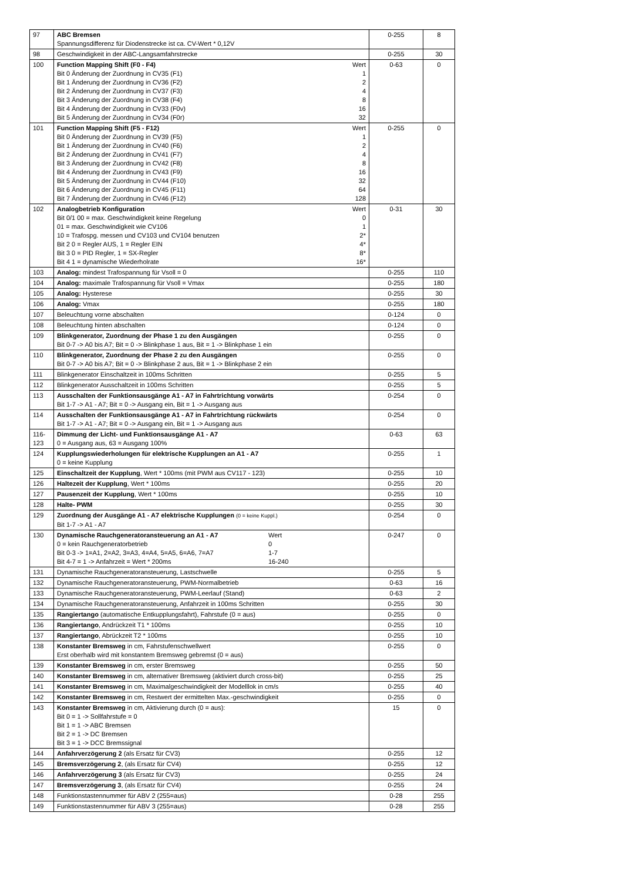| 97 | ABC Bremsen Spannungsdifferenz für Diodenstrecke ist ca. CV-Wert * 0,12V | 0-255 | 8 |
| 98 | Geschwindigkeit in der ABC-Langsamfahrstrecke | 0-255 | 30 |
| 100 | Function Mapping Shift (F0 - F4) Bit 0 Änderung der Zuordnung in CV35 (F1) Bit 1 Änderung der Zuordnung in CV36 (F2) Bit 2 Änderung der Zuordnung in CV37 (F3) Bit 3 Änderung der Zuordnung in CV38 (F4) Bit 4 Änderung der Zuordnung in CV33 (F0v) Bit 5 Änderung der Zuordnung in CV34 (F0r) Wert 1 2 4 8 16 32 | 0-63 | 0 |
| 101 | Function Mapping Shift (F5 - F12) Bit 0 Änderung der Zuordnung in CV39 (F5) Bit 1 Änderung der Zuordnung in CV40 (F6) Bit 2 Änderung der Zuordnung in CV41 (F7) Bit 3 Änderung der Zuordnung in CV42 (F8) Bit 4 Änderung der Zuordnung in CV43 (F9) Bit 5 Änderung der Zuordnung in CV44 (F10) Bit 6 Änderung der Zuordnung in CV45 (F11) Bit 7 Änderung der Zuordnung in CV46 (F12) Wert 1 2 4 8 16 32 64 128 | 0-255 | 0 |
| 102 | Analogbetrieb Konfiguration Bit 0/1 00 = max. Geschwindigkeit keine Regelung 01 = max. Geschwindigkeit wie CV106 10 = Trafospg. messen und CV103 und CV104 benutzen Bit 2 0 = Regler AUS, 1 = Regler EIN Bit 3 0 = PID Regler, 1 = SX-Regler Bit 4 1 = dynamische Wiederholrate Wert 0 1 2* 4* 8* 16* | 0-31 | 30 |
| 103 | Analog: mindest Trafospannung für Vsoll = 0 | 0-255 | 110 |
| 104 | Analog: maximale Trafospannung für Vsoll = Vmax | 0-255 | 180 |
| 105 | Analog: Hysterese | 0-255 | 30 |
| 106 | Analog: Vmax | 0-255 | 180 |
| 107 | Beleuchtung vorne abschalten | 0-124 | 0 |
| 108 | Beleuchtung hinten abschalten | 0-124 | 0 |
| 109 | Blinkgenerator, Zuordnung der Phase 1 zu den Ausgängen Bit 0-7 -> A0 bis A7; Bit = 0 -> Blinkphase 1 aus, Bit = 1 -> Blinkphase 1 ein | 0-255 | 0 |
| 110 | Blinkgenerator, Zuordnung der Phase 2 zu den Ausgängen Bit 0-7 -> A0 bis A7; Bit = 0 -> Blinkphase 2 aus, Bit = 1 -> Blinkphase 2 ein | 0-255 | 0 |
| 111 | Blinkgenerator Einschaltzeit in 100ms Schritten | 0-255 | 5 |
| 112 | Blinkgenerator Ausschaltzeit in 100ms Schritten | 0-255 | 5 |
| 113 | Ausschalten der Funktionsausgänge A1 - A7 in Fahrtrichtung vorwärts Bit 1-7 -> A1 - A7; Bit = 0 -> Ausgang ein, Bit = 1 -> Ausgang aus | 0-254 | 0 |
| 114 | Ausschalten der Funktionsausgänge A1 - A7 in Fahrtrichtung rückwärts Bit 1-7 -> A1 - A7; Bit = 0 -> Ausgang ein, Bit = 1 -> Ausgang aus | 0-254 | 0 |
| 116- 123 | Dimmung der Licht- und Funktionsausgänge A1 - A7 0 = Ausgang aus, 63 = Ausgang 100% | 0-63 | 63 |
| 124 | Kupplungswiederholungen für elektrische Kupplungen an A1 - A7 0 = keine Kupplung | 0-255 | 1 |
| 125 | Einschaltzeit der Kupplung , Wert * 100ms (mit PWM aus CV117 - 123) | 0-255 | 10 |
| 126 | Haltezeit der Kupplung , Wert * 100ms | 0-255 | 20 |
| 127 | Pausenzeit der Kupplung , Wert * 100ms | 0-255 | 10 |
| 128 | Halte- PWM | 0-255 | 30 |
| 129 | Zuordnung der Ausgänge A1 - A7 elektrische Kupplungen (0 = keine Kuppl.) Bit 1-7 -> A1 - A7 | 0-254 | 0 |
| 130 | Dynamische Rauchgeneratoransteuerung an A1 - A7 0 = kein Rauchgeneratorbetrieb Bit 0-3 -> 1=A1, 2=A2, 3=A3, 4=A4, 5=A5, 6=A6, 7=A7 Bit 4-7 = 1 -> Anfahrzeit = Wert * 200ms Wert 0 1-7 16-240 | 0-247 | 0 |
| 131 | Dynamische Rauchgeneratoransteuerung, Lastschwelle | 0-255 | 5 |
| 132 | Dynamische Rauchgeneratoransteuerung, PWM-Normalbetrieb | 0-63 | 16 |
| 133 | Dynamische Rauchgeneratoransteuerung, PWM-Leerlauf (Stand) | 0-63 | 2 |
| 134 | Dynamische Rauchgeneratoransteuerung, Anfahrzeit in 100ms Schritten | 0-255 | 30 |
| 135 | Rangiertango (automatische Entkupplungsfahrt), Fahrstufe (0 = aus) | 0-255 | 0 |
| 136 | Rangiertango , Andrückzeit T1 * 100ms | 0-255 | 10 |
| 137 | Rangiertango , Abrückzeit T2 * 100ms | 0-255 | 10 |
| 138 | Konstanter Bremsweg in cm, Fahrstufenschwellwert Erst oberhalb wird mit konstantem Bremsweg gebremst (0 = aus) | 0-255 | 0 |
| 139 | Konstanter Bremsweg in cm, erster Bremsweg | 0-255 | 50 |
| 140 | Konstanter Bremsweg in cm, alternativer Bremsweg (aktiviert durch cross-bit) | 0-255 | 25 |
| 141 | Konstanter Bremsweg in cm, Maximalgeschwindigkeit der Modelllok in cm/s | 0-255 | 40 |
| 142 | Konstanter Bremsweg in cm, Restwert der ermittelten Max.-geschwindigkeit | 0-255 | 0 |
| 143 | Konstanter Bremsweg in cm, Aktivierung durch (0 = aus): Bit 0 = 1 -> Sollfahrstufe = 0 Bit 1 = 1 -> ABC Bremsen Bit 2 = 1 -> DC Bremsen Bit 3 = 1 -> DCC Bremssignal | 15 | 0 |
| 144 | Anfahrverzögerung 2 (als Ersatz für CV3) | 0-255 | 12 |
| 145 | Bremsverzögerung 2 , (als Ersatz für CV4) | 0-255 | 12 |
| 146 | Anfahrverzögerung 3 (als Ersatz für CV3) | 0-255 | 24 |
| 147 | Bremsverzögerung 3 , (als Ersatz für CV4) | 0-255 | 24 |
| 148 | Funktionstastennummer für ABV 2 (255=aus) | 0-28 | 255 |
| 149 | Funktionstastennummer für ABV 3 (255=aus) | 0-28 | 255 |